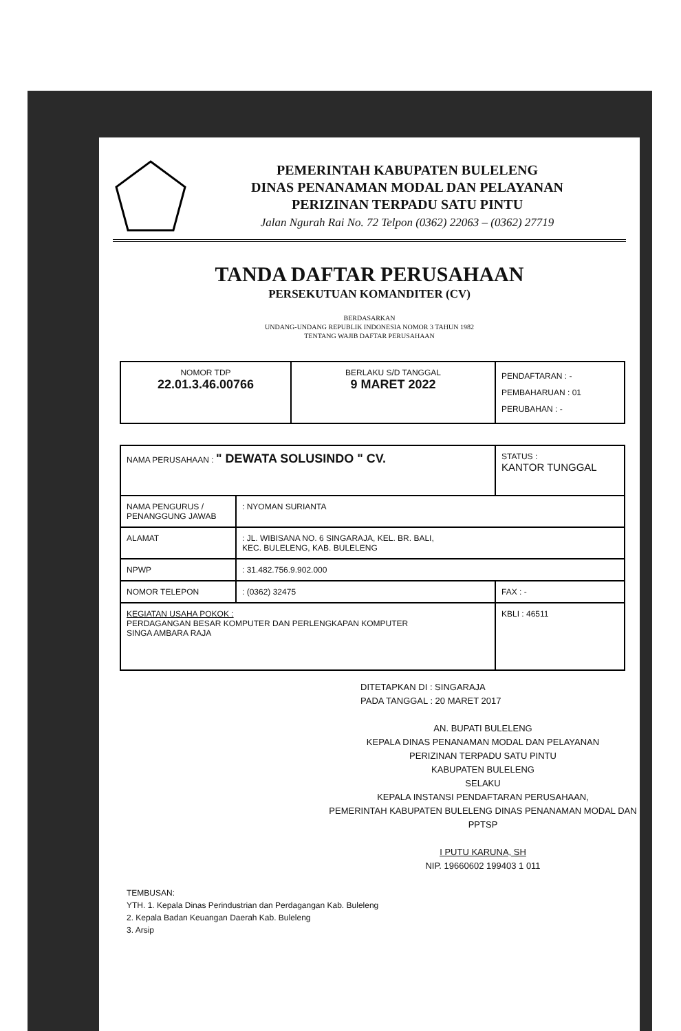PEMERINTAH KABUPATEN BULELENG
DINAS PENANAMAN MODAL DAN PELAYANAN
PERIZINAN TERPADU SATU PINTU
Jalan Ngurah Rai No. 72 Telpon (0362) 22063 – (0362) 27719
TANDA DAFTAR PERUSAHAAN
PERSEKUTUAN KOMANDITER (CV)
BERDASARKAN
UNDANG-UNDANG REPUBLIK INDONESIA NOMOR 3 TAHUN 1982
TENTANG WAJIB DAFTAR PERUSAHAAN
| NOMOR TDP 22.01.3.46.00766 | BERLAKU S/D TANGGAL 9 MARET 2022 | PENDAFTARAN : - PEMBAHARUAN : 01 PERUBAHAN : - |
| NAMA PERUSAHAAN : " DEWATA SOLUSINDO " CV. | | STATUS : KANTOR TUNGGAL |
| NAMA PENGURUS / PENANGGUNG JAWAB | : NYOMAN SURIANTA | |
| ALAMAT | : JL. WIBISANA NO. 6 SINGARAJA, KEL. BR. BALI, KEC. BULELENG, KAB. BULELENG | |
| NPWP | : 31.482.756.9.902.000 | |
| NOMOR TELEPON | : (0362) 32475 | FAX : - |
| KEGIATAN USAHA POKOK : PERDAGANGAN BESAR KOMPUTER DAN PERLENGKAPAN KOMPUTER SINGA AMBARA RAJA | | KBLI : 46511 |
DITETAPKAN DI : SINGARAJA
PADA TANGGAL : 20 MARET 2017
AN. BUPATI BULELENG
KEPALA DINAS PENANAMAN MODAL DAN PELAYANAN
PERIZINAN TERPADU SATU PINTU
KABUPATEN BULELENG
SELAKU
KEPALA INSTANSI PENDAFTARAN PERUSAHAAN,
PEMERINTAH KABUPATEN BULELENG DINAS PENANAMAN MODAL DAN PPTSP
I PUTU KARUNA, SH
NIP. 19660602 199403 1 011
TEMBUSAN:
YTH. 1. Kepala Dinas Perindustrian dan Perdagangan Kab. Buleleng
2. Kepala Badan Keuangan Daerah Kab. Buleleng
3. Arsip